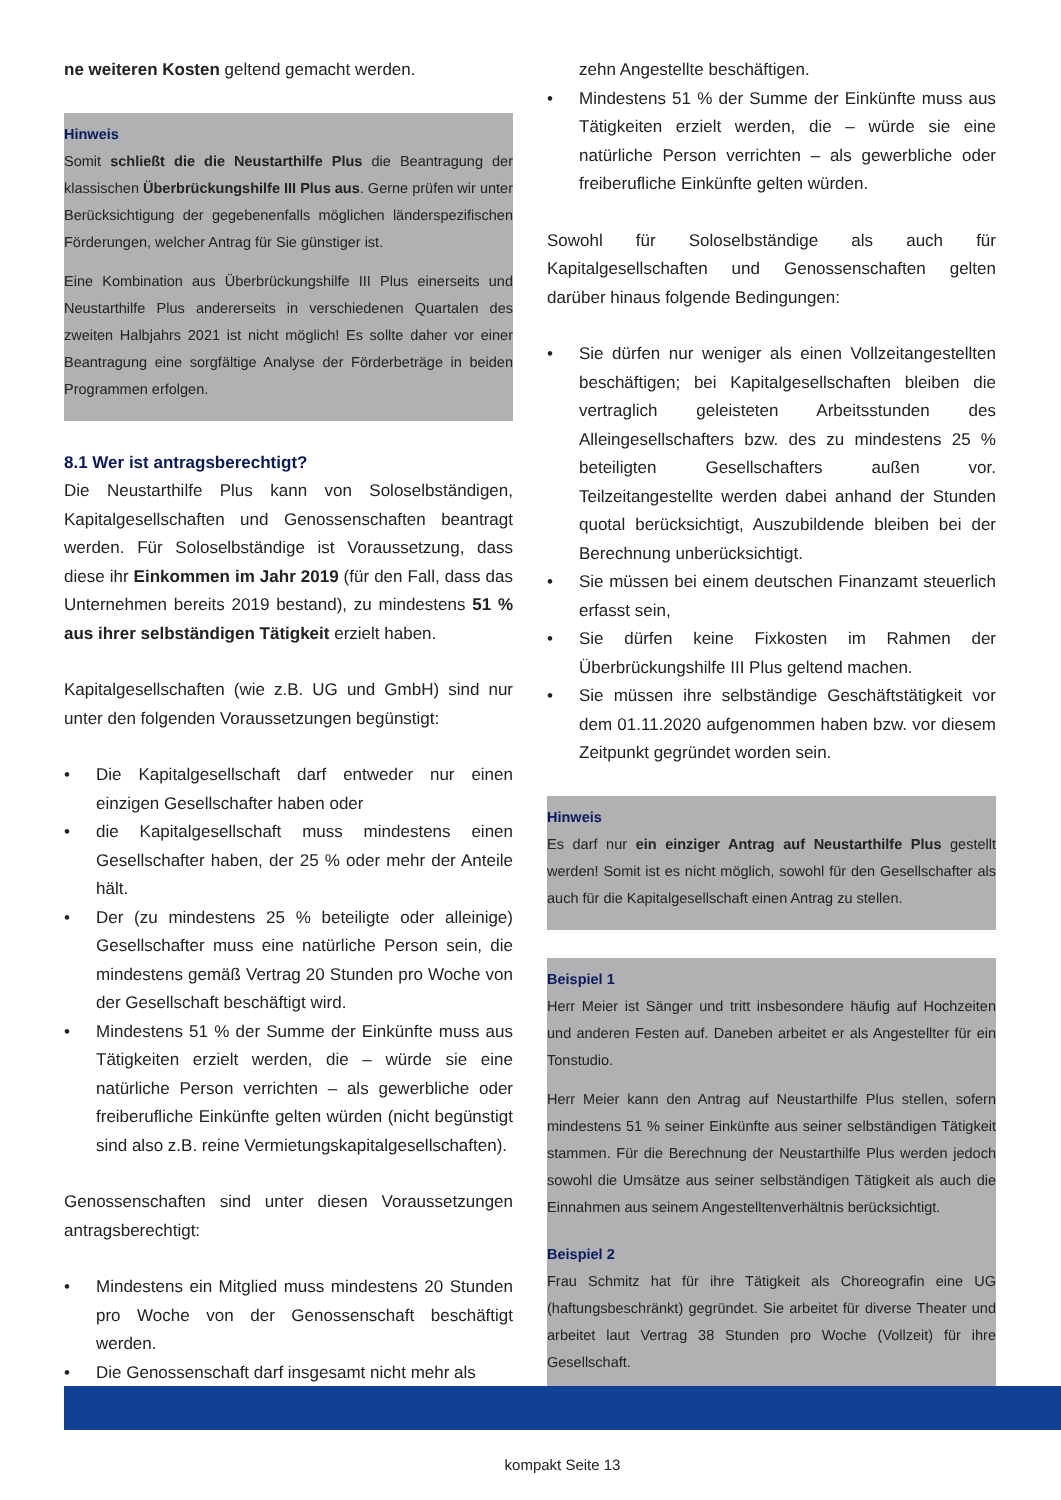ne weiteren Kosten geltend gemacht werden.
Hinweis
Somit schließt die die Neustarthilfe Plus die Beantragung der klassischen Überbrückungshilfe III Plus aus. Gerne prüfen wir unter Berücksichtigung der gegebenenfalls möglichen länderspezifischen Förderungen, welcher Antrag für Sie günstiger ist.
Eine Kombination aus Überbrückungshilfe III Plus einerseits und Neustarthilfe Plus andererseits in verschiedenen Quartalen des zweiten Halbjahrs 2021 ist nicht möglich! Es sollte daher vor einer Beantragung eine sorgfältige Analyse der Förderbeträge in beiden Programmen erfolgen.
8.1 Wer ist antragsberechtigt?
Die Neustarthilfe Plus kann von Soloselbständigen, Kapitalgesellschaften und Genossenschaften beantragt werden. Für Soloselbständige ist Voraussetzung, dass diese ihr Einkommen im Jahr 2019 (für den Fall, dass das Unternehmen bereits 2019 bestand), zu mindestens 51 % aus ihrer selbständigen Tätigkeit erzielt haben.
Kapitalgesellschaften (wie z.B. UG und GmbH) sind nur unter den folgenden Voraussetzungen begünstigt:
• Die Kapitalgesellschaft darf entweder nur einen einzigen Gesellschafter haben oder
• die Kapitalgesellschaft muss mindestens einen Gesellschafter haben, der 25 % oder mehr der Anteile hält.
• Der (zu mindestens 25 % beteiligte oder alleinige) Gesellschafter muss eine natürliche Person sein, die mindestens gemäß Vertrag 20 Stunden pro Woche von der Gesellschaft beschäftigt wird.
• Mindestens 51 % der Summe der Einkünfte muss aus Tätigkeiten erzielt werden, die – würde sie eine natürliche Person verrichten – als gewerbliche oder freiberufliche Einkünfte gelten würden (nicht begünstigt sind also z.B. reine Vermietungskapitalgesellschaften).
Genossenschaften sind unter diesen Voraussetzungen antragsberechtigt:
• Mindestens ein Mitglied muss mindestens 20 Stunden pro Woche von der Genossenschaft beschäftigt werden.
• Die Genossenschaft darf insgesamt nicht mehr als
zehn Angestellte beschäftigen.
• Mindestens 51 % der Summe der Einkünfte muss aus Tätigkeiten erzielt werden, die – würde sie eine natürliche Person verrichten – als gewerbliche oder freiberufliche Einkünfte gelten würden.
Sowohl für Soloselbständige als auch für Kapitalgesellschaften und Genossenschaften gelten darüber hinaus folgende Bedingungen:
• Sie dürfen nur weniger als einen Vollzeitangestellten beschäftigen; bei Kapitalgesellschaften bleiben die vertraglich geleisteten Arbeitsstunden des Alleingesellschafters bzw. des zu mindestens 25 % beteiligten Gesellschafters außen vor. Teilzeitangestellte werden dabei anhand der Stunden quotal berücksichtigt, Auszubildende bleiben bei der Berechnung unberücksichtigt.
• Sie müssen bei einem deutschen Finanzamt steuerlich erfasst sein,
• Sie dürfen keine Fixkosten im Rahmen der Überbrückungshilfe III Plus geltend machen.
• Sie müssen ihre selbständige Geschäftstätigkeit vor dem 01.11.2020 aufgenommen haben bzw. vor diesem Zeitpunkt gegründet worden sein.
Hinweis
Es darf nur ein einziger Antrag auf Neustarthilfe Plus gestellt werden! Somit ist es nicht möglich, sowohl für den Gesellschafter als auch für die Kapitalgesellschaft einen Antrag zu stellen.
Beispiel 1
Herr Meier ist Sänger und tritt insbesondere häufig auf Hochzeiten und anderen Festen auf. Daneben arbeitet er als Angestellter für ein Tonstudio.
Herr Meier kann den Antrag auf Neustarthilfe Plus stellen, sofern mindestens 51 % seiner Einkünfte aus seiner selbständigen Tätigkeit stammen. Für die Berechnung der Neustarthilfe Plus werden jedoch sowohl die Umsätze aus seiner selbständigen Tätigkeit als auch die Einnahmen aus seinem Angestelltenverhältnis berücksichtigt.
Beispiel 2
Frau Schmitz hat für ihre Tätigkeit als Choreografin eine UG (haftungsbeschränkt) gegründet. Sie arbeitet für diverse Theater und arbeitet laut Vertrag 38 Stunden pro Woche (Vollzeit) für ihre Gesellschaft.
kompakt Seite 13